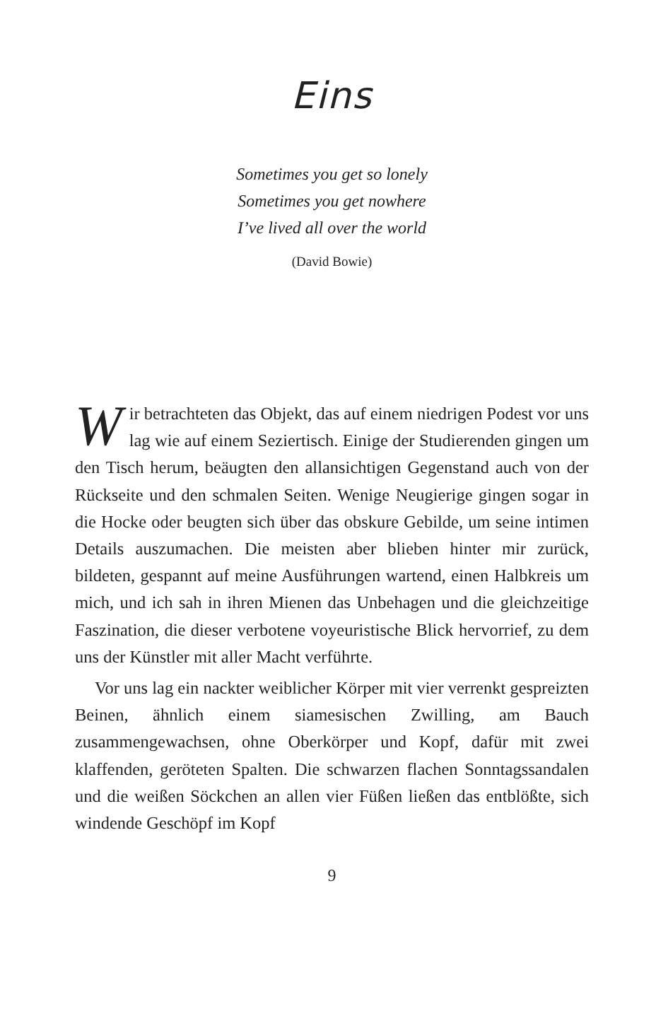Eins
Sometimes you get so lonely
Sometimes you get nowhere
I’ve lived all over the world
(David Bowie)
Wir betrachteten das Objekt, das auf einem niedrigen Podest vor uns lag wie auf einem Seziertisch. Einige der Studierenden gingen um den Tisch herum, beäugten den allansichtigen Gegenstand auch von der Rückseite und den schmalen Seiten. Wenige Neugierige gingen sogar in die Hocke oder beugten sich über das obskure Gebilde, um seine intimen Details auszumachen. Die meisten aber blieben hinter mir zurück, bildeten, gespannt auf meine Ausführungen wartend, einen Halbkreis um mich, und ich sah in ihren Mienen das Unbehagen und die gleichzeitige Faszination, die dieser verbotene voyeuristische Blick hervorrief, zu dem uns der Künstler mit aller Macht verführte.
Vor uns lag ein nackter weiblicher Körper mit vier verrenkt gespreizten Beinen, ähnlich einem siamesischen Zwilling, am Bauch zusammengewachsen, ohne Oberkörper und Kopf, dafür mit zwei klaffenden, geröteten Spalten. Die schwarzen flachen Sonntagssandalen und die weißen Söckchen an allen vier Füßen ließen das entblößte, sich windende Geschöpf im Kopf
9